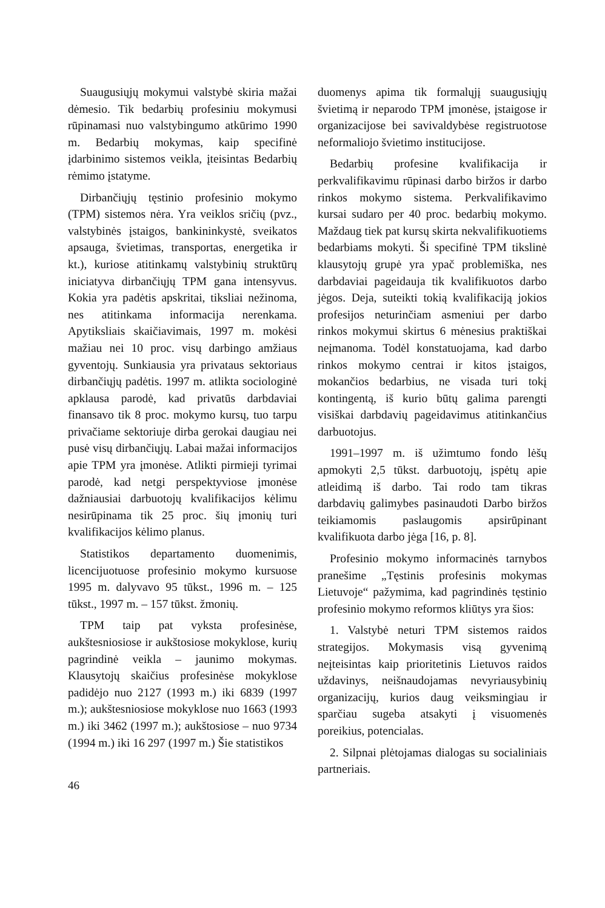Suaugusiųjų mokymui valstybė skiria mažai dėmesio. Tik bedarbių profesiniu mokymusi rūpinamasi nuo valstybingumo atkūrimo 1990 m. Bedarbių mokymas, kaip specifinė įdarbinimo sistemos veikla, įteisintas Bedarbių rėmimo įstatyme.
Dirbančiųjų tęstinio profesinio mokymo (TPM) sistemos nėra. Yra veiklos sričių (pvz., valstybinės įstaigos, bankininkystė, sveikatos apsauga, švietimas, transportas, energetika ir kt.), kuriose atitinkamų valstybinių struktūrų iniciatyva dirbančiųjų TPM gana intensyvus. Kokia yra padėtis apskritai, tiksliai nežinoma, nes atitinkama informacija nerenkama. Apytiksliais skaičiavimais, 1997 m. mokėsi mažiau nei 10 proc. visų darbingo amžiaus gyventojų. Sunkiausia yra privataus sektoriaus dirbančiųjų padėtis. 1997 m. atlikta sociologinė apklausa parodė, kad privatūs darbdaviai finansavo tik 8 proc. mokymo kursų, tuo tarpu privačiame sektoriuje dirba gerokai daugiau nei pusė visų dirbančiųjų. Labai mažai informacijos apie TPM yra įmonėse. Atlikti pirmieji tyrimai parodė, kad netgi perspektyviose įmonėse dažniausiai darbuotojų kvalifikacijos kėlimu nesirūpinama tik 25 proc. šių įmonių turi kvalifikacijos kėlimo planus.
Statistikos departamento duomenimis, licencijuotuose profesinio mokymo kursuose 1995 m. dalyvavo 95 tūkst., 1996 m. – 125 tūkst., 1997 m. – 157 tūkst. žmonių.
TPM taip pat vyksta profesinėse, aukštesniosiose ir aukštosiose mokyklose, kurių pagrindinė veikla – jaunimo mokymas. Klausytojų skaičius profesinėse mokyklose padidėjo nuo 2127 (1993 m.) iki 6839 (1997 m.); aukštesniosiose mokyklose nuo 1663 (1993 m.) iki 3462 (1997 m.); aukštosiose – nuo 9734 (1994 m.) iki 16 297 (1997 m.) Šie statistikos
duomenys apima tik formalųjį suaugusiųjų švietimą ir neparodo TPM įmonėse, įstaigose ir organizacijose bei savivaldybėse registruotose neformaliojo švietimo institucijose.
Bedarbių profesine kvalifikacija ir perkvalifikavimu rūpinasi darbo biržos ir darbo rinkos mokymo sistema. Perkvalifikavimo kursai sudaro per 40 proc. bedarbių mokymo. Maždaug tiek pat kursų skirta nekvalifikuotiems bedarbiams mokyti. Ši specifinė TPM tikslinė klausytojų grupė yra ypač problemiška, nes darbdaviai pageidauja tik kvalifikuotos darbo jėgos. Deja, suteikti tokią kvalifikaciją jokios profesijos neturinčiam asmeniui per darbo rinkos mokymui skirtus 6 mėnesius praktiškai neįmanoma. Todėl konstatuojama, kad darbo rinkos mokymo centrai ir kitos įstaigos, mokančios bedarbius, ne visada turi tokį kontingentą, iš kurio būtų galima parengti visiškai darbdavių pageidavimus atitinkančius darbuotojus.
1991–1997 m. iš užimtumo fondo lėšų apmokyti 2,5 tūkst. darbuotojų, įspėtų apie atleidimą iš darbo. Tai rodo tam tikras darbdavių galimybes pasinaudoti Darbo biržos teikiamomis paslaugomis apsirūpinant kvalifikuota darbo jėga [16, p. 8].
Profesinio mokymo informacinės tarnybos pranešime „Tęstinis profesinis mokymas Lietuvoje“ pažymima, kad pagrindinės tęstinio profesinio mokymo reformos kliūtys yra šios:
1. Valstybė neturi TPM sistemos raidos strategijos. Mokymasis visą gyvenimą neįteisintas kaip prioritetinis Lietuvos raidos uždavinys, neišnaudojamas nevyriausybinių organizacijų, kurios daug veiksmingiau ir sparčiau sugeba atsakyti į visuomenės poreikius, potencialas.
2. Silpnai plėtojamas dialogas su socialiniais partneriais.
46